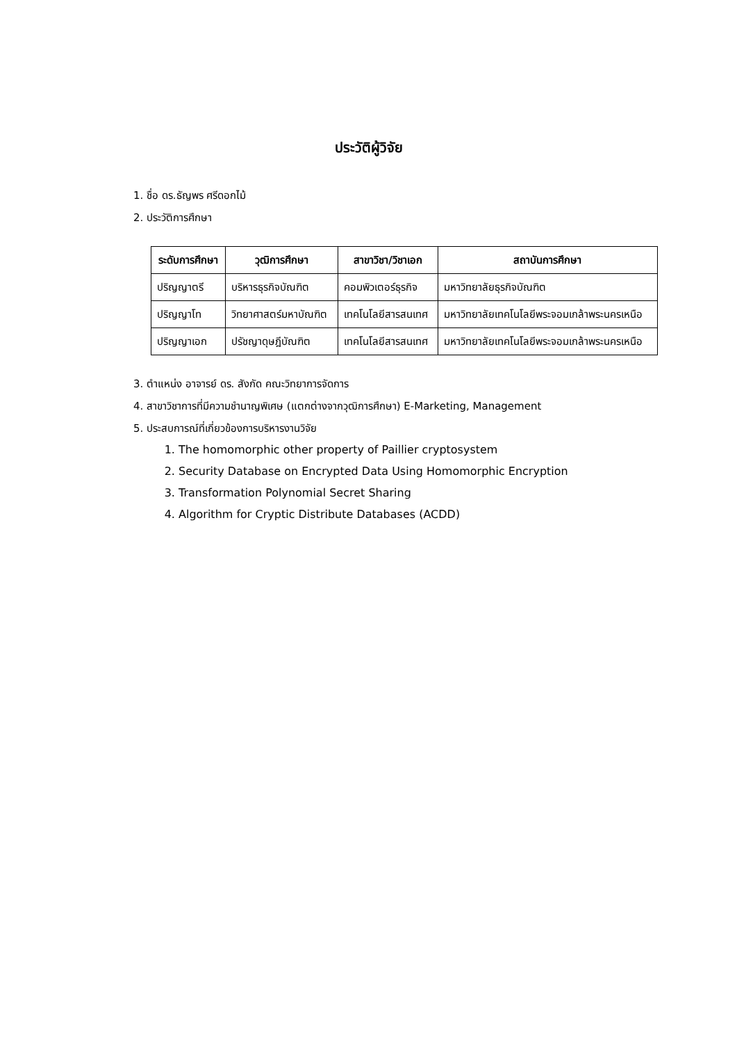ประวัติผู้วิจัย
1. ชื่อ ดร.ธัญพร ศรีดอกไม้
2. ประวัติการศึกษา
| ระดับการศึกษา | วุฒิการศึกษา | สาขาวิชา/วิชาเอก | สถาบันการศึกษา |
| --- | --- | --- | --- |
| ปริญญาตรี | บริหารธุรกิจบัณฑิต | คอมพิวเตอร์ธุรกิจ | มหาวิทยาลัยธุรกิจบัณฑิต |
| ปริญญาโท | วิทยาศาสตร์มหาบัณฑิต | เทคโนโลยีสารสนเทศ | มหาวิทยาลัยเทคโนโลยีพระจอมเกล้าพระนครเหนือ |
| ปริญญาเอก | ปรัชญาดุษฎีบัณฑิต | เทคโนโลยีสารสนเทศ | มหาวิทยาลัยเทคโนโลยีพระจอมเกล้าพระนครเหนือ |
3. ตำแหน่ง อาจารย์ ดร. สังกัด คณะวิทยาการจัดการ
4. สาขาวิชาการที่มีความชำนาญพิเศษ (แตกต่างจากวุฒิการศึกษา) E-Marketing, Management
5. ประสบการณ์ที่เกี่ยวข้องการบริหารงานวิจัย
1. The homomorphic other property of Paillier cryptosystem
2. Security Database on Encrypted Data Using Homomorphic Encryption
3. Transformation Polynomial Secret Sharing
4. Algorithm for Cryptic Distribute Databases (ACDD)